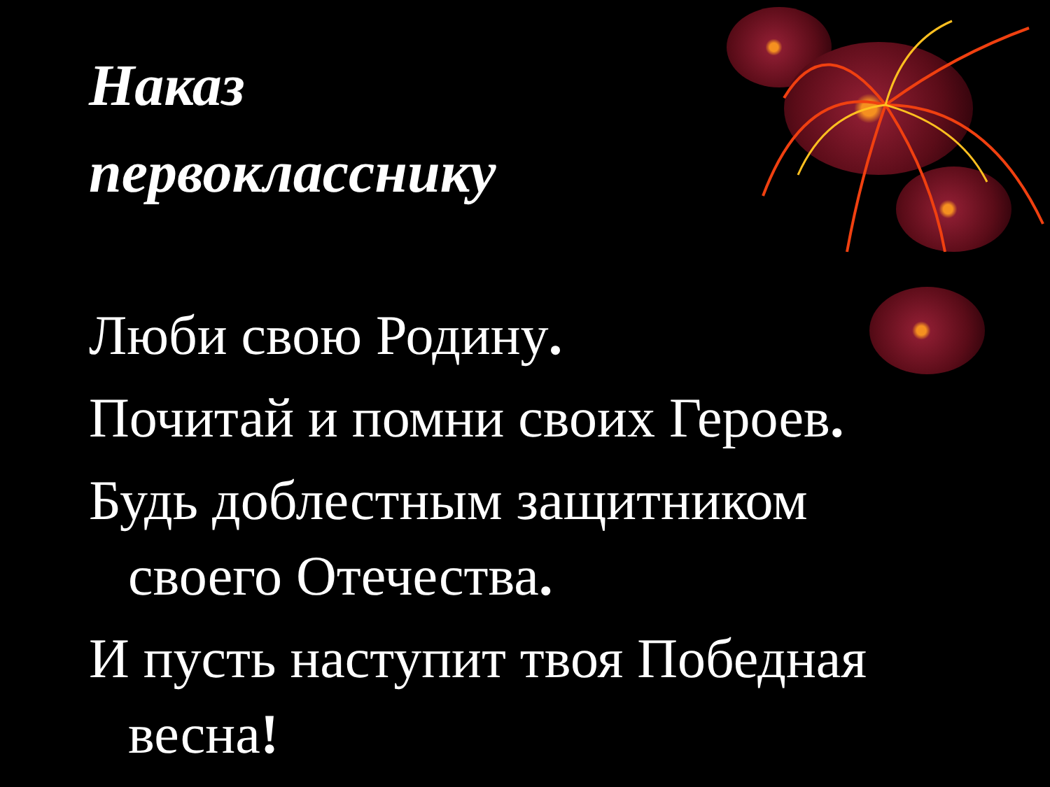Наказ
первокласснику
Люби свою Родину.
Почитай и помни своих Героев.
Будь доблестным защитником своего Отечества.
И пусть наступит твоя Победная весна!